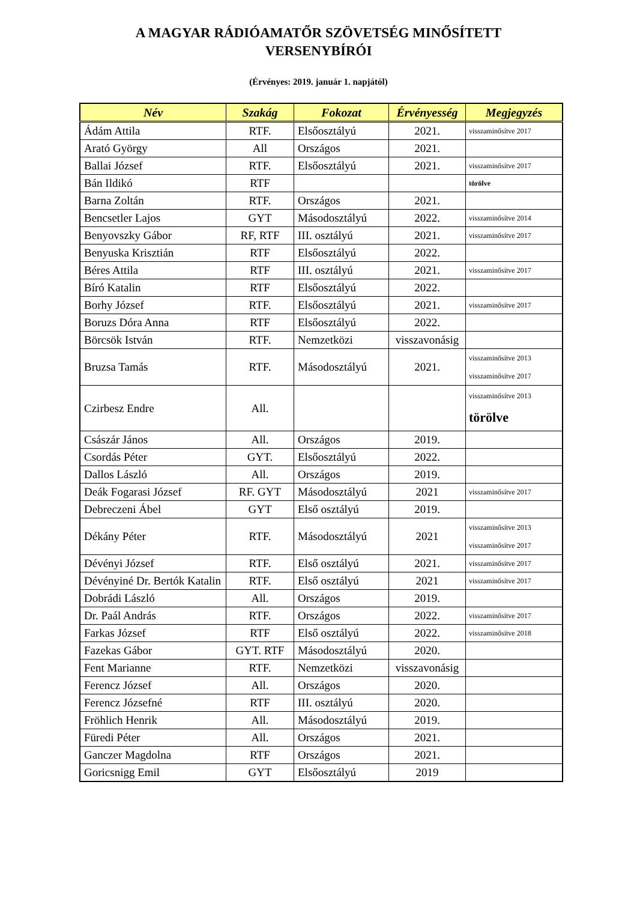A MAGYAR RÁDIÓAMATŐR SZÖVETSÉG MINŐSÍTETT
VERSENYBÍRÓI
(Érvényes: 2019. január 1. napjától)
| Név | Szakág | Fokozat | Érvényesség | Megjegyzés |
| --- | --- | --- | --- | --- |
| Ádám Attila | RTF. | Elsőosztályú | 2021. | visszaminősítve 2017 |
| Arató György | All | Országos | 2021. | |
| Ballai József | RTF. | Elsőosztályú | 2021. | visszaminősítve 2017 |
| Bán Ildikó | RTF | | | törölve |
| Barna Zoltán | RTF. | Országos | 2021. | |
| Bencsetler Lajos | GYT | Másodosztályú | 2022. | visszaminősítve 2014 |
| Benyovszky Gábor | RF, RTF | III. osztályú | 2021. | visszaminősítve 2017 |
| Benyuska Krisztián | RTF | Elsőosztályú | 2022. | |
| Béres Attila | RTF | III. osztályú | 2021. | visszaminősítve 2017 |
| Bíró Katalin | RTF | Elsőosztályú | 2022. | |
| Borhy József | RTF. | Elsőosztályú | 2021. | visszaminősítve 2017 |
| Boruzs Dóra Anna | RTF | Elsőosztályú | 2022. | |
| Börcsök István | RTF. | Nemzetközi | visszavonásig | |
| Bruzsa Tamás | RTF. | Másodosztályú | 2021. | visszaminősítve 2013 visszaminősítve 2017 |
| Czirbesz Endre | All. | | | visszaminősítve 2013 törölve |
| Császár János | All. | Országos | 2019. | |
| Csordás Péter | GYT. | Elsőosztályú | 2022. | |
| Dallos László | All. | Országos | 2019. | |
| Deák Fogarasi József | RF. GYT | Másodosztályú | 2021 | visszaminősítve 2017 |
| Debreczeni Ábel | GYT | Első osztályú | 2019. | |
| Dékány Péter | RTF. | Másodosztályú | 2021 | visszaminősítve 2013 visszaminősítve 2017 |
| Dévényi József | RTF. | Első osztályú | 2021. | visszaminősítve 2017 |
| Dévényiné Dr. Bertók Katalin | RTF. | Első osztályú | 2021 | visszaminősítve 2017 |
| Dobrádi László | All. | Országos | 2019. | |
| Dr. Paál András | RTF. | Országos | 2022. | visszaminősítve 2017 |
| Farkas József | RTF | Első osztályú | 2022. | visszaminősítve 2018 |
| Fazekas Gábor | GYT. RTF | Másodosztályú | 2020. | |
| Fent Marianne | RTF. | Nemzetközi | visszavonásig | |
| Ferencz József | All. | Országos | 2020. | |
| Ferencz Józsefné | RTF | III. osztályú | 2020. | |
| Fröhlich Henrik | All. | Másodosztályú | 2019. | |
| Füredi Péter | All. | Országos | 2021. | |
| Ganczer Magdolna | RTF | Országos | 2021. | |
| Goricsnigg Emil | GYT | Elsőosztályú | 2019 | |